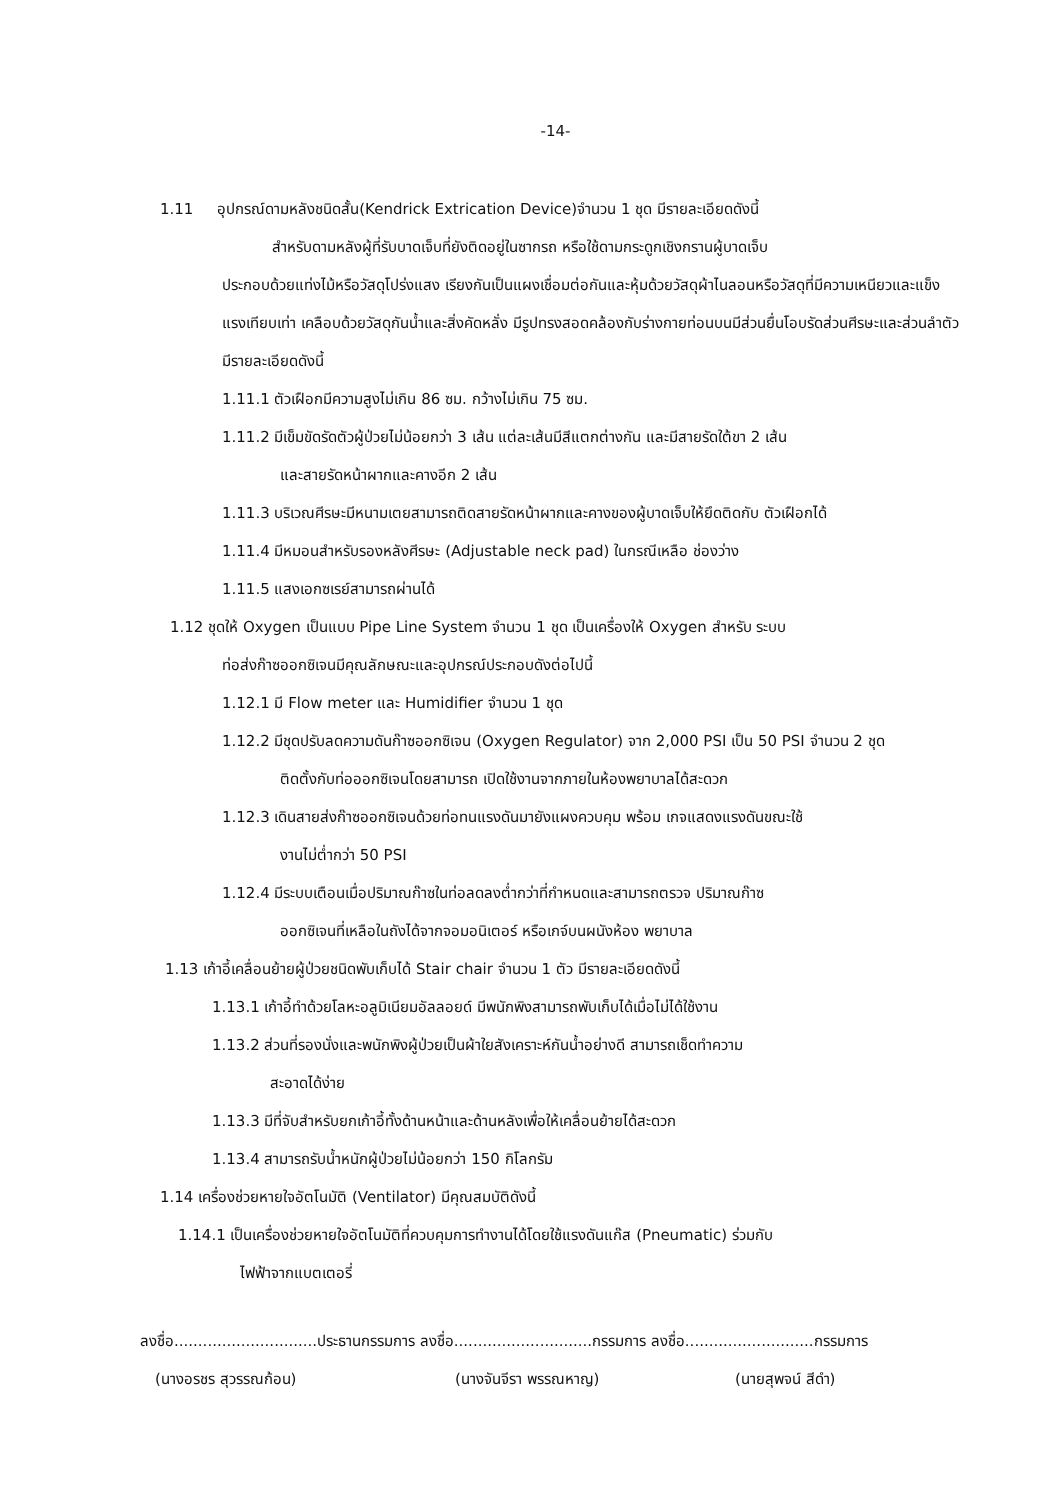-14-
1.11 อุปกรณ์ดามหลังชนิดสั้น(Kendrick Extrication Device)จำนวน 1 ชุด มีรายละเอียดดังนี้
สำหรับดามหลังผู้ที่รับบาดเจ็บที่ยังติดอยู่ในซากรถ หรือใช้ดามกระดูกเชิงกรานผู้บาดเจ็บ
ประกอบด้วยแท่งไม้หรือวัสดุโปร่งแสง เรียงกันเป็นแผงเชื่อมต่อกันและหุ้มด้วยวัสดุผ้าไนลอนหรือวัสดุที่มีความเหนียวและแข็งแรงเทียบเท่า เคลือบด้วยวัสดุกันน้ำและสิ่งคัดหลั่ง มีรูปทรงสอดคล้องกับร่างกายท่อนบนมีส่วนยื่นโอบรัดส่วนศีรษะและส่วนลำตัว มีรายละเอียดดังนี้
1.11.1 ตัวเฝือกมีความสูงไม่เกิน 86 ซม. กว้างไม่เกิน 75 ซม.
1.11.2 มีเข็มขัดรัดตัวผู้ป่วยไม่น้อยกว่า 3 เส้น แต่ละเส้นมีสีแตกต่างกัน และมีสายรัดใต้ขา 2 เส้น
และสายรัดหน้าผากและคางอีก 2 เส้น
1.11.3 บริเวณศีรษะมีหนามเตยสามารถติดสายรัดหน้าผากและคางของผู้บาดเจ็บให้ยึดติดกับ ตัวเฝือกได้
1.11.4 มีหมอนสำหรับรองหลังศีรษะ (Adjustable neck pad) ในกรณีเหลือ ช่องว่าง
1.11.5 แสงเอกซเรย์สามารถผ่านได้
1.12 ชุดให้ Oxygen เป็นแบบ Pipe Line System จำนวน 1 ชุด เป็นเครื่องให้ Oxygen สำหรับ ระบบ
ท่อส่งก๊าซออกซิเจนมีคุณลักษณะและอุปกรณ์ประกอบดังต่อไปนี้
1.12.1 มี Flow meter และ Humidifier จำนวน 1 ชุด
1.12.2 มีชุดปรับลดความดันก๊าซออกซิเจน (Oxygen Regulator) จาก 2,000 PSI เป็น 50 PSI จำนวน 2 ชุด
ติดตั้งกับท่อออกซิเจนโดยสามารถ เปิดใช้งานจากภายในห้องพยาบาลได้สะดวก
1.12.3 เดินสายส่งก๊าซออกซิเจนด้วยท่อทนแรงดันมายังแผงควบคุม พร้อม เกจแสดงแรงดันขณะใช้
งานไม่ต่ำกว่า 50 PSI
1.12.4 มีระบบเตือนเมื่อปริมาณก๊าซในท่อลดลงต่ำกว่าที่กำหนดและสามารถตรวจ ปริมาณก๊าซ
ออกซิเจนที่เหลือในถังได้จากจอมอนิเตอร์ หรือเกจ์บนผนังห้อง พยาบาล
1.13 เก้าอี้เคลื่อนย้ายผู้ป่วยชนิดพับเก็บได้ Stair chair จำนวน 1 ตัว มีรายละเอียดดังนี้
1.13.1 เก้าอี้ทำด้วยโลหะอลูมิเนียมอัลลอยด์ มีพนักพิงสามารถพับเก็บได้เมื่อไม่ได้ใช้งาน
1.13.2 ส่วนที่รองนั่งและพนักพิงผู้ป่วยเป็นผ้าใยสังเคราะห์กันน้ำอย่างดี สามารถเช็ดทำความ
สะอาดได้ง่าย
1.13.3 มีที่จับสำหรับยกเก้าอี้ทั้งด้านหน้าและด้านหลังเพื่อให้เคลื่อนย้ายได้สะดวก
1.13.4 สามารถรับน้ำหนักผู้ป่วยไม่น้อยกว่า 150 กิโลกรัม
1.14 เครื่องช่วยหายใจอัตโนมัติ (Ventilator) มีคุณสมบัติดังนี้
1.14.1 เป็นเครื่องช่วยหายใจอัตโนมัติที่ควบคุมการทำงานได้โดยใช้แรงดันแก๊ส (Pneumatic) ร่วมกับ
ไฟฟ้าจากแบตเตอรี่
ลงชื่อ..............................ประธานกรรมการ ลงชื่อ.............................กรรมการ ลงชื่อ...........................กรรมการ
(นางอรชร สุวรรณก้อน) (นางจันจีรา พรรณหาญ) (นายสุพจน์ สีดำ)